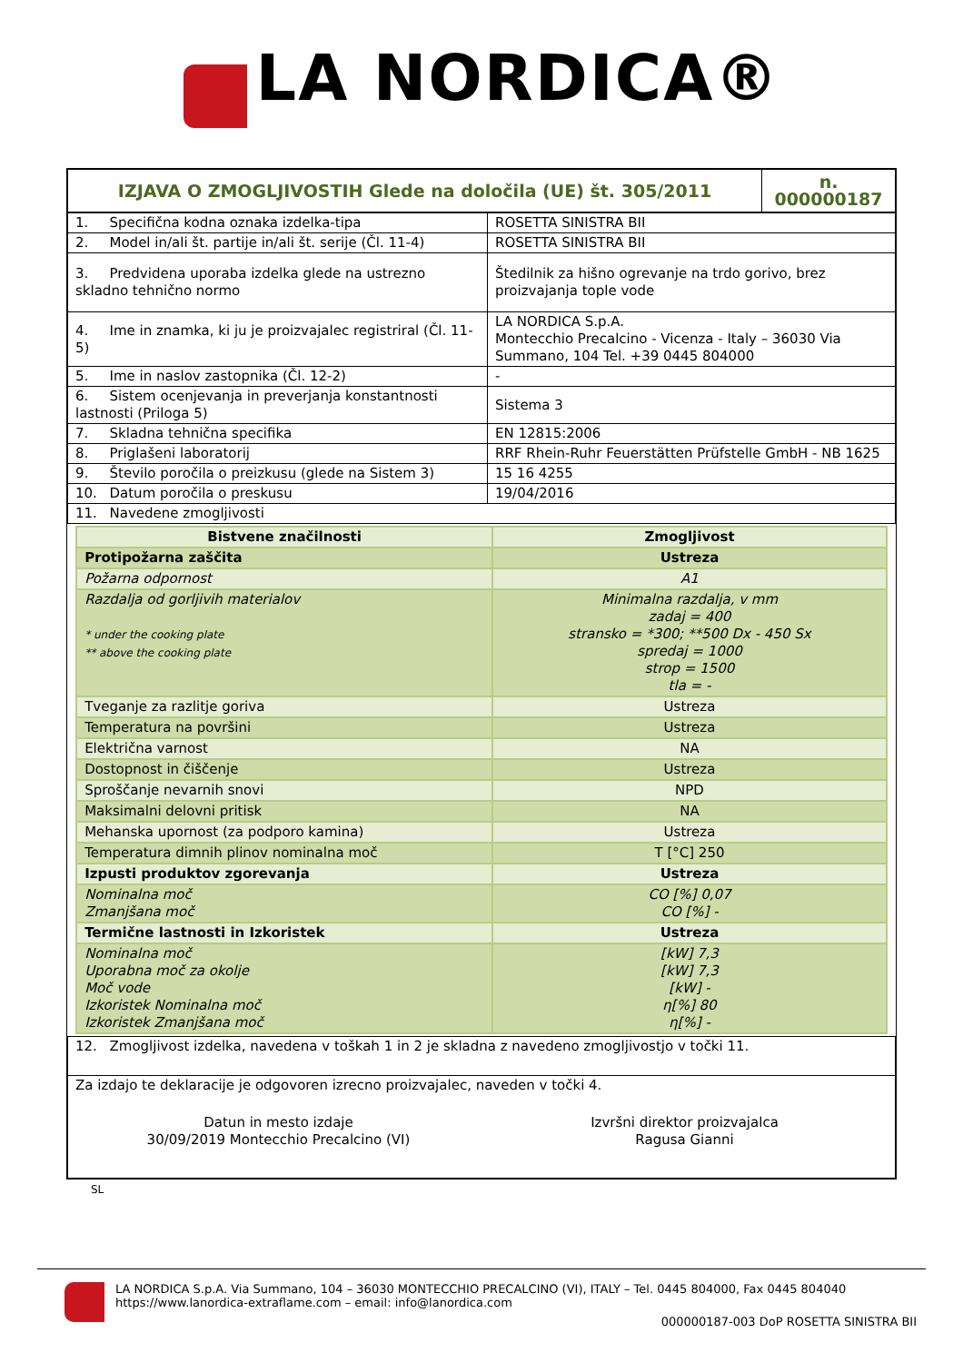LA NORDICA®
| IZJAVA O ZMOGLJIVOSTIH Glede na določila (UE) št. 305/2011 | n. 000000187 |
| 1. Specifična kodna oznaka izdelka-tipa | ROSETTA SINISTRA BII |
| 2. Model in/ali št. partije in/ali št. serije (Čl. 11-4) | ROSETTA SINISTRA BII |
| 3. Predvidena uporaba izdelka glede na ustrezno skladno tehnično normo | Štedilnik za hišno ogrevanje na trdo gorivo, brez proizvajanja tople vode |
| 4. Ime in znamka, ki ju je proizvajalec registriral (Čl. 11-5) | LA NORDICA S.p.A. Montecchio Precalcino - Vicenza - Italy – 36030 Via Summano, 104 Tel. +39 0445 804000 |
| 5. Ime in naslov zastopnika (Čl. 12-2) | - |
| 6. Sistem ocenjevanja in preverjanja konstantnosti lastnosti (Priloga 5) | Sistema 3 |
| 7. Skladna tehnična specifika | EN 12815:2006 |
| 8. Priglašeni laboratorij | RRF Rhein-Ruhr Feuerstätten Prüfstelle GmbH - NB 1625 |
| 9. Število poročila o preizkusu (glede na Sistem 3) | 15 16 4255 |
| 10. Datum poročila o preskusu | 19/04/2016 |
| 11. Navedene zmogljivosti | |
| Bistvene značilnosti | Zmogljivost |
| --- | --- |
| Protipožarna zaščita | Ustreza |
| Požarna odpornost | A1 |
| Razdalja od gorljivih materialov * under the cooking plate ** above the cooking plate | Minimalna razdalja, v mm zadaj = 400 stransko = *300; **500 Dx - 450 Sx spredaj = 1000 strop = 1500 tla = - |
| Tveganje za razlitje goriva | Ustreza |
| Temperatura na površini | Ustreza |
| Električna varnost | NA |
| Dostopnost in čiščenje | Ustreza |
| Sproščanje nevarnih snovi | NPD |
| Maksimalni delovni pritisk | NA |
| Mehanska upornost (za podporo kamina) | Ustreza |
| Temperatura dimnih plinov nominalna moč | T [°C] 250 |
| Izpusti produktov zgorevanja | Ustreza |
| Nominalna moč Zmanjšana moč | CO [%] 0,07 CO [%] - |
| Termične lastnosti in Izkoristek | Ustreza |
| Nominalna moč Uporabna moč za okolje Moč vode Izkoristek Nominalna moč Izkoristek Zmanjšana moč | [kW] 7,3 [kW] 7,3 [kW] - η[%] 80 η[%] - |
| 12. Zmogljivost izdelka, navedena v toškah 1 in 2 je skladna z navedeno zmogljivostjo v točki 11. |
| Za izdajo te deklaracije je odgovoren izrecno proizvajalec, naveden v točki 4. Datun in mesto izdaje 30/09/2019 Montecchio Precalcino (VI) Izvršni direktor proizvajalca Ragusa Gianni |
SL
LA NORDICA S.p.A. Via Summano, 104 – 36030 MONTECCHIO PRECALCINO (VI), ITALY – Tel. 0445 804000, Fax 0445 804040
https://www.lanordica-extraflame.com – email: info@lanordica.com
000000187-003 DoP ROSETTA SINISTRA BII